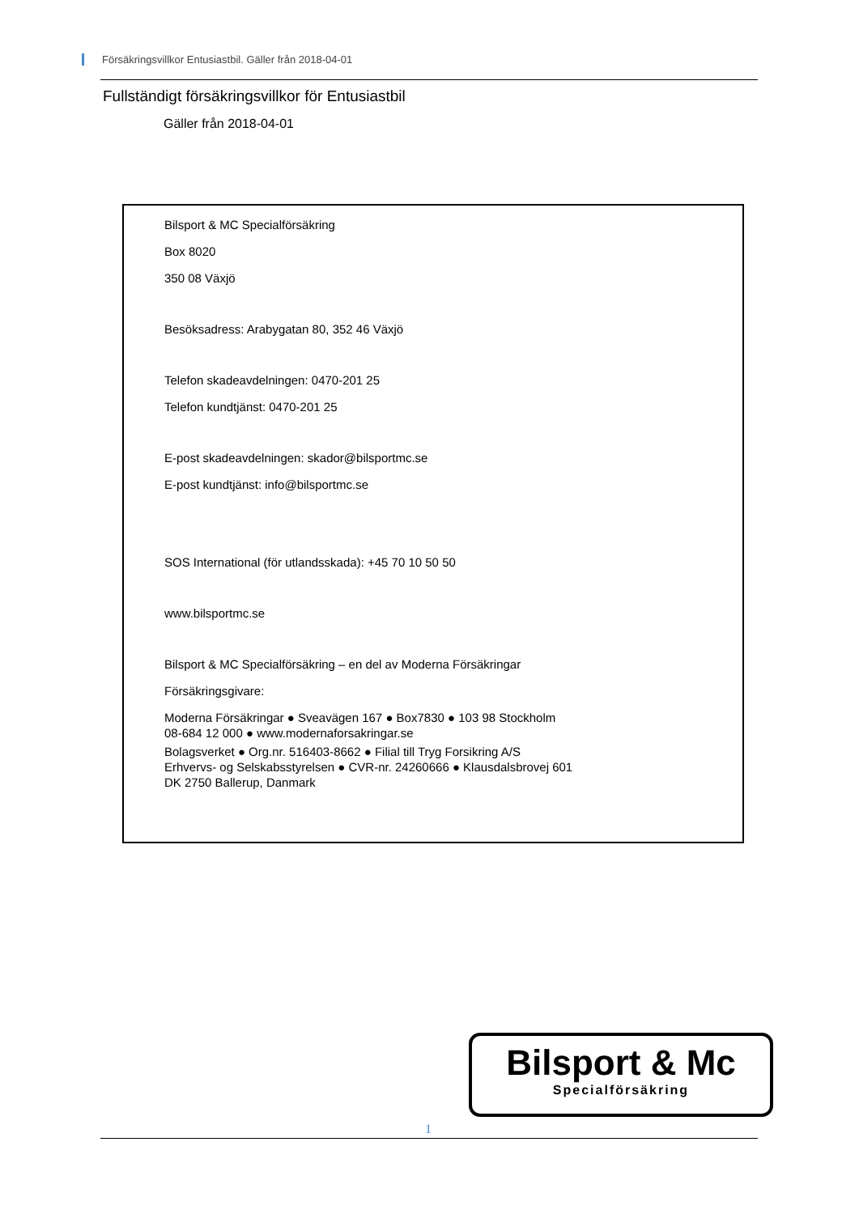Försäkringsvillkor Entusiastbil. Gäller från 2018-04-01
Fullständigt försäkringsvillkor för Entusiastbil
Gäller från 2018-04-01
Bilsport & MC Specialförsäkring
Box 8020
350 08 Växjö
Besöksadress: Arabygatan 80, 352 46 Växjö
Telefon skadeavdelningen: 0470-201 25
Telefon kundtjänst: 0470-201 25
E-post skadeavdelningen: skador@bilsportmc.se
E-post kundtjänst: info@bilsportmc.se
SOS International (för utlandsskada): +45 70 10 50 50
www.bilsportmc.se
Bilsport & MC Specialförsäkring – en del av Moderna Försäkringar
Försäkringsgivare:
Moderna Försäkringar ● Sveavägen 167 ● Box7830 ● 103 98 Stockholm
08-684 12 000 ● www.modernaforsakringar.se
Bolagsverket ● Org.nr. 516403-8662 ● Filial till Tryg Forsikring A/S
Erhvervs- og Selskabsstyrelsen ● CVR-nr. 24260666 ● Klausdalsbrovej 601
DK 2750 Ballerup, Danmark
Bilsport & Mc
Specialförsäkring
1